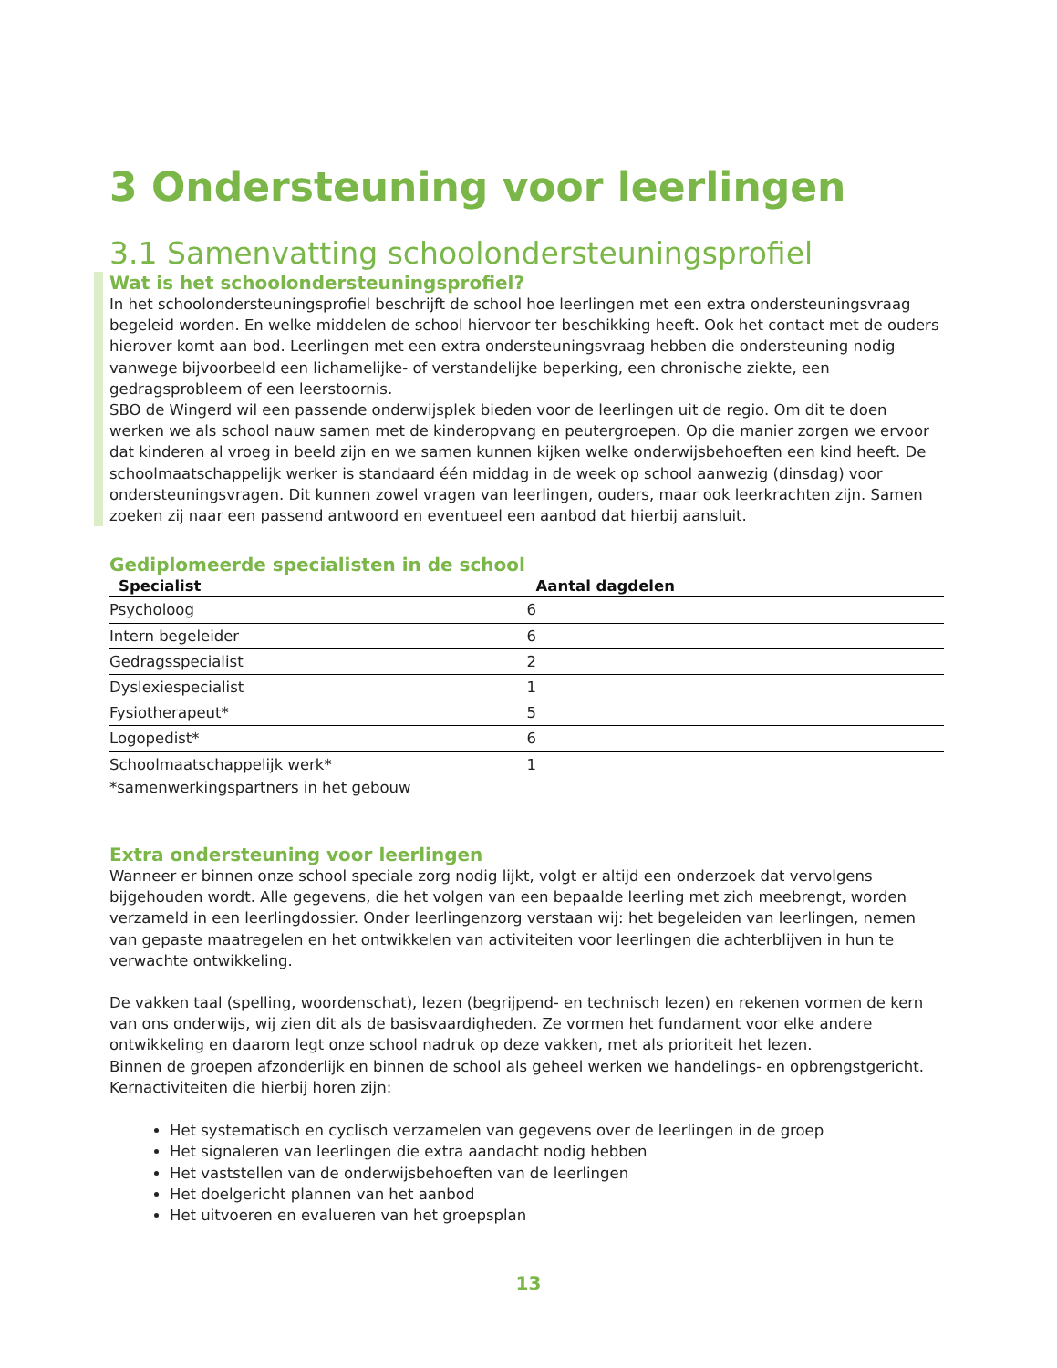3 Ondersteuning voor leerlingen
3.1 Samenvatting schoolondersteuningsprofiel
Wat is het schoolondersteuningsprofiel?
In het schoolondersteuningsprofiel beschrijft de school hoe leerlingen met een extra ondersteuningsvraag begeleid worden. En welke middelen de school hiervoor ter beschikking heeft. Ook het contact met de ouders hierover komt aan bod. Leerlingen met een extra ondersteuningsvraag hebben die ondersteuning nodig vanwege bijvoorbeeld een lichamelijke- of verstandelijke beperking, een chronische ziekte, een gedragsprobleem of een leerstoornis.
SBO de Wingerd wil een passende onderwijsplek bieden voor de leerlingen uit de regio. Om dit te doen werken we als school nauw samen met de kinderopvang en peutergroepen. Op die manier zorgen we ervoor dat kinderen al vroeg in beeld zijn en we samen kunnen kijken welke onderwijsbehoeften een kind heeft. De schoolmaatschappelijk werker is standaard één middag in de week op school aanwezig (dinsdag) voor ondersteuningsvragen. Dit kunnen zowel vragen van leerlingen, ouders, maar ook leerkrachten zijn. Samen zoeken zij naar een passend antwoord en eventueel een aanbod dat hierbij aansluit.
Gediplomeerde specialisten in de school
| Specialist | Aantal dagdelen |
| --- | --- |
| Psycholoog | 6 |
| Intern begeleider | 6 |
| Gedragsspecialist | 2 |
| Dyslexiespecialist | 1 |
| Fysiotherapeut* | 5 |
| Logopedist* | 6 |
| Schoolmaatschappelijk werk* | 1 |
*samenwerkingspartners in het gebouw
Extra ondersteuning voor leerlingen
Wanneer er binnen onze school speciale zorg nodig lijkt, volgt er altijd een onderzoek dat vervolgens bijgehouden wordt. Alle gegevens, die het volgen van een bepaalde leerling met zich meebrengt, worden verzameld in een leerlingdossier. Onder leerlingenzorg verstaan wij: het begeleiden van leerlingen, nemen van gepaste maatregelen en het ontwikkelen van activiteiten voor leerlingen die achterblijven in hun te verwachte ontwikkeling.
De vakken taal (spelling, woordenschat), lezen (begrijpend- en technisch lezen) en rekenen vormen de kern van ons onderwijs, wij zien dit als de basisvaardigheden. Ze vormen het fundament voor elke andere ontwikkeling en daarom legt onze school nadruk op deze vakken, met als prioriteit het lezen.
Binnen de groepen afzonderlijk en binnen de school als geheel werken we handelings- en opbrengstgericht. Kernactiviteiten die hierbij horen zijn:
Het systematisch en cyclisch verzamelen van gegevens over de leerlingen in de groep
Het signaleren van leerlingen die extra aandacht nodig hebben
Het vaststellen van de onderwijsbehoeften van de leerlingen
Het doelgericht plannen van het aanbod
Het uitvoeren en evalueren van het groepsplan
13